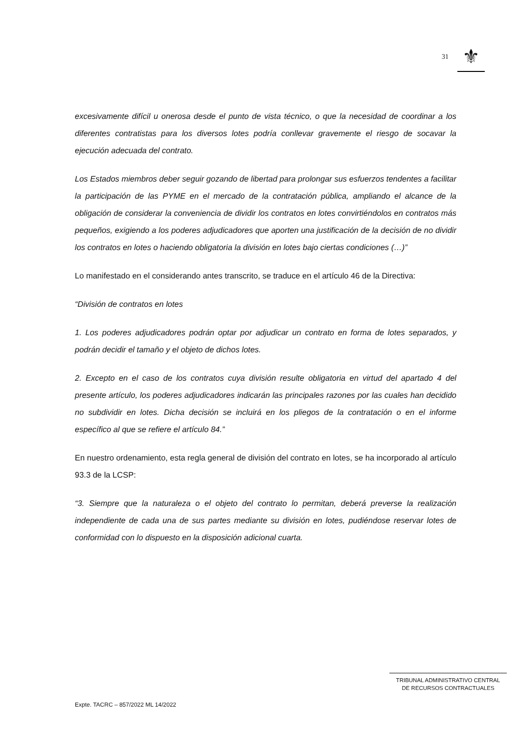31
⚜
excesivamente difícil u onerosa desde el punto de vista técnico, o que la necesidad de coordinar a los diferentes contratistas para los diversos lotes podría conllevar gravemente el riesgo de socavar la ejecución adecuada del contrato.
Los Estados miembros deber seguir gozando de libertad para prolongar sus esfuerzos tendentes a facilitar la participación de las PYME en el mercado de la contratación pública, ampliando el alcance de la obligación de considerar la conveniencia de dividir los contratos en lotes convirtiéndolos en contratos más pequeños, exigiendo a los poderes adjudicadores que aporten una justificación de la decisión de no dividir los contratos en lotes o haciendo obligatoria la división en lotes bajo ciertas condiciones (…)”
Lo manifestado en el considerando antes transcrito, se traduce en el artículo 46 de la Directiva:
“División de contratos en lotes
1. Los poderes adjudicadores podrán optar por adjudicar un contrato en forma de lotes separados, y podrán decidir el tamaño y el objeto de dichos lotes.
2. Excepto en el caso de los contratos cuya división resulte obligatoria en virtud del apartado 4 del presente artículo, los poderes adjudicadores indicarán las principales razones por las cuales han decidido no subdividir en lotes. Dicha decisión se incluirá en los pliegos de la contratación o en el informe específico al que se refiere el artículo 84.”
En nuestro ordenamiento, esta regla general de división del contrato en lotes, se ha incorporado al artículo 93.3 de la LCSP:
“3. Siempre que la naturaleza o el objeto del contrato lo permitan, deberá preverse la realización independiente de cada una de sus partes mediante su división en lotes, pudiéndose reservar lotes de conformidad con lo dispuesto en la disposición adicional cuarta.
TRIBUNAL ADMINISTRATIVO CENTRAL
DE RECURSOS CONTRACTUALES
Expte. TACRC – 857/2022 ML 14/2022